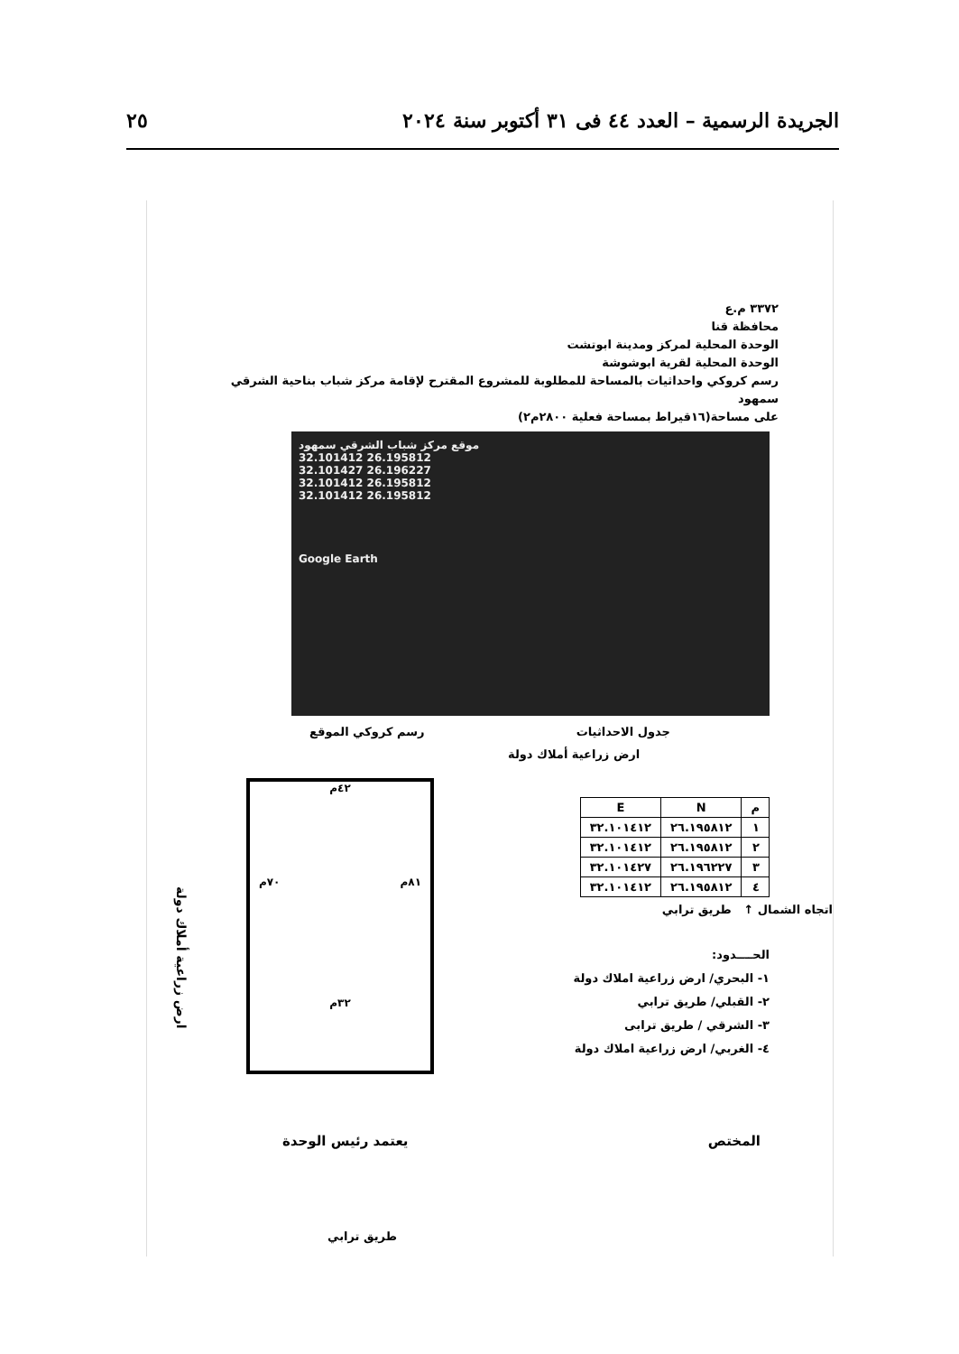الجريدة الرسمية – العدد ٤٤ فى ٣١ أكتوبر سنة ٢٠٢٤ ٢٥
٣٣٧٢ م.ع
محافظة قنا
الوحدة المحلية لمركز ومدينة ابوتشت
الوحدة المحلية لقرية ابوشوشة
رسم كروكي واحداثيات بالمساحة للمطلوبة للمشروع المقترح لإقامة مركز شباب بناحية الشرقي سمهود
على مساحة(١٦قيراط بمساحة فعلية ٢٨٠٠م٢)
موقع مركز شباب الشرقي سمهود
32.101412 26.195812
32.101427 26.196227
32.101412 26.195812
32.101412 26.195812
Google Earth
جدول الاحداثيات رسم كروكي الموقع
ارض زراعية أملاك دولة
| م | N | E |
| --- | --- | --- |
| ١ | ٢٦.١٩٥٨١٢ | ٣٢.١٠١٤١٢ |
| ٢ | ٢٦.١٩٥٨١٢ | ٣٢.١٠١٤١٢ |
| ٣ | ٢٦.١٩٦٢٢٧ | ٣٢.١٠١٤٢٧ |
| ٤ | ٢٦.١٩٥٨١٢ | ٣٢.١٠١٤١٢ |
اتجاه الشمال ↑ طريق ترابي
الحــــدود:
١- البحري/ ارض زراعية املاك دولة
٢- القبلي/ طريق ترابي
٣- الشرقي / طريق ترابى
٤- الغربي/ ارض زراعية املاك دولة
٤٢م
٨١م ٧٠م
٣٢م
ارض زراعية أملاك دولة
طريق ترابي
المختص يعتمد رئيس الوحدة